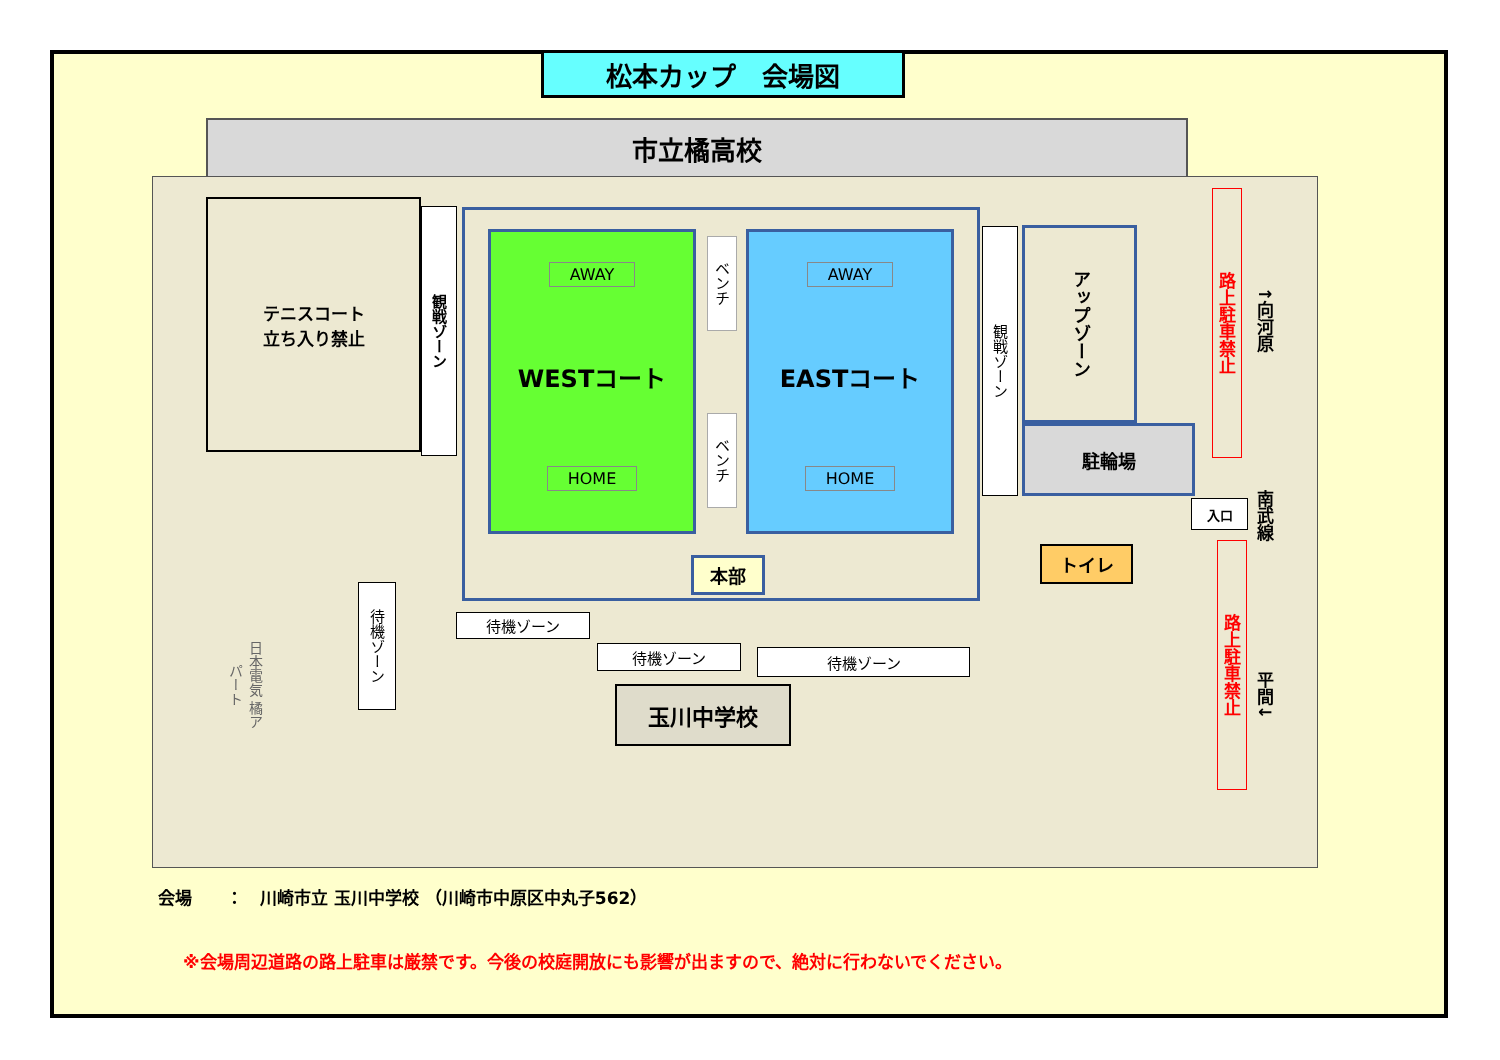松本カップ　会場図
市立橘高校
テニスコート
立ち入り禁止
観戦ゾーン
AWAY
WESTコート
HOME
ベンチ
ベンチ
AWAY
EASTコート
HOME
本部
観戦ゾーン
アップゾーン
駐輪場
入口
トイレ
路上駐車禁止
路上駐車禁止
↑向河原
南武線
平間↓
待機ゾーン
日本電気 橘アパート
待機ゾーン
待機ゾーン 待機ゾーン
玉川中学校
会場　　：　川崎市立 玉川中学校 （川崎市中原区中丸子562）
※会場周辺道路の路上駐車は厳禁です。今後の校庭開放にも影響が出ますので、絶対に行わないでください。